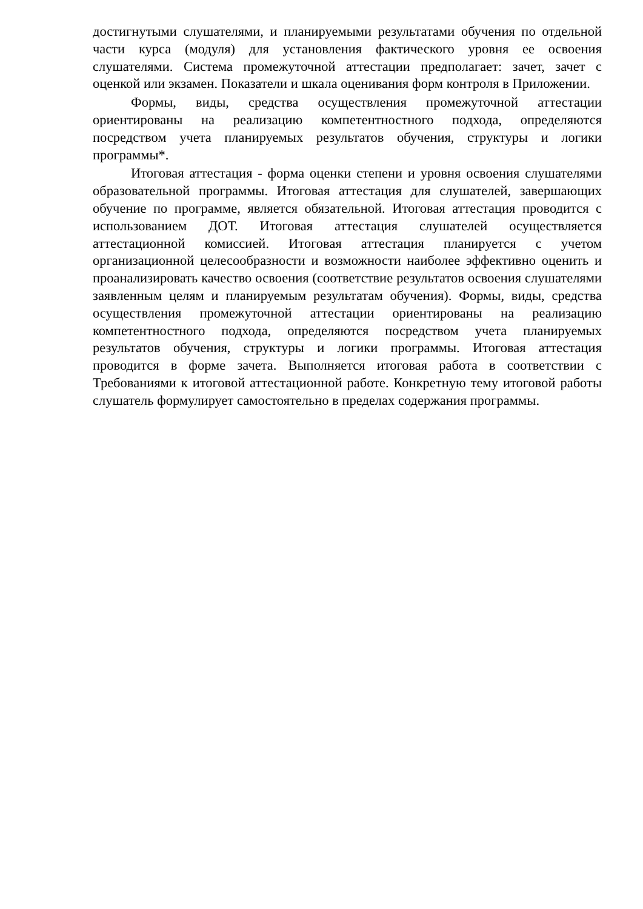достигнутыми слушателями, и планируемыми результатами обучения по отдельной части курса (модуля) для установления фактического уровня ее освоения слушателями. Система промежуточной аттестации предполагает: зачет, зачет с оценкой или экзамен. Показатели и шкала оценивания форм контроля в Приложении.
Формы, виды, средства осуществления промежуточной аттестации ориентированы на реализацию компетентностного подхода, определяются посредством учета планируемых результатов обучения, структуры и логики программы*.
Итоговая аттестация - форма оценки степени и уровня освоения слушателями образовательной программы. Итоговая аттестация для слушателей, завершающих обучение по программе, является обязательной. Итоговая аттестация проводится с использованием ДОТ. Итоговая аттестация слушателей осуществляется аттестационной комиссией. Итоговая аттестация планируется с учетом организационной целесообразности и возможности наиболее эффективно оценить и проанализировать качество освоения (соответствие результатов освоения слушателями заявленным целям и планируемым результатам обучения). Формы, виды, средства осуществления промежуточной аттестации ориентированы на реализацию компетентностного подхода, определяются посредством учета планируемых результатов обучения, структуры и логики программы. Итоговая аттестация проводится в форме зачета. Выполняется итоговая работа в соответствии с Требованиями к итоговой аттестационной работе. Конкретную тему итоговой работы слушатель формулирует самостоятельно в пределах содержания программы.